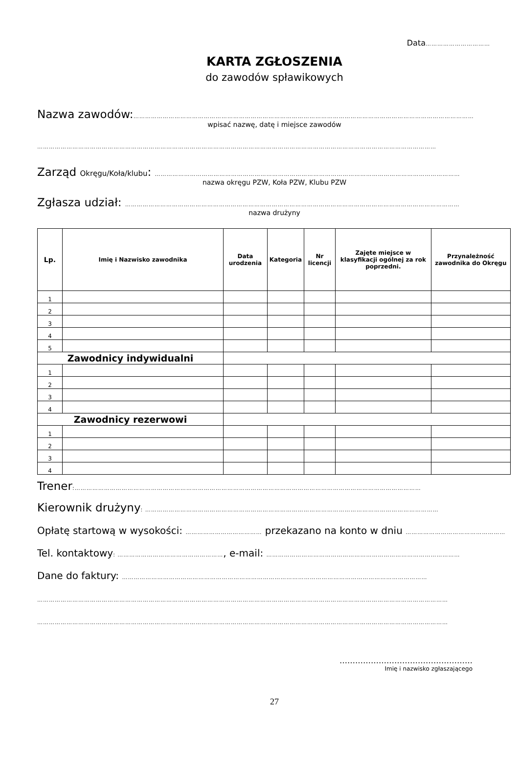Data……………………………
KARTA ZGŁOSZENIA
do zawodów spławikowych
Nazwa zawodów:…………………………………………………………………………………………………………………………………………………………
wpisać nazwę, datę i miejsce zawodów
……………………………………………………………………………………………………………………………………………………………………………………
Zarząd Okręgu/Koła/klubu: …………………………………………………………………………………………………………………………………………
nazwa okręgu PZW, Koła PZW, Klubu PZW
Zgłasza udział: ………………………………………………………………………………………………………………………………………………………
nazwa drużyny
| Lp. | Imię i Nazwisko zawodnika | Data urodzenia | Kategoria | Nr licencji | Zajęte miejsce w klasyfikacji ogólnej za rok poprzedni. | Przynależność zawodnika do Okręgu |
| --- | --- | --- | --- | --- | --- | --- |
| 1 | | | | | | |
| 2 | | | | | | |
| 3 | | | | | | |
| 4 | | | | | | |
| 5 | | | | | | |
| Zawodnicy indywidualni | | | | | | |
| 1 | | | | | | |
| 2 | | | | | | |
| 3 | | | | | | |
| 4 | | | | | | |
| Zawodnicy rezerwowi | | | | | | |
| 1 | | | | | | |
| 2 | | | | | | |
| 3 | | | | | | |
| 4 | | | | | | |
Trener:……………………………………………………………………………………………………………………………………………………………
Kierownik drużyny: ……………………………………………………………………………………………………………………………………
Opłatę startową w wysokości: ………………………………… przekazano na konto w dniu ……………………………………………
Tel. kontaktowy: ………………………………………………, e-mail: ………………………………………………………………………………………
Dane do faktury: …………………………………………………………………………………………………………………………………………
…………………………………………………………………………………………………………………………………………………………………………………………
…………………………………………………………………………………………………………………………………………………………………………………………
……………………………………………
Imię i nazwisko zgłaszającego
27